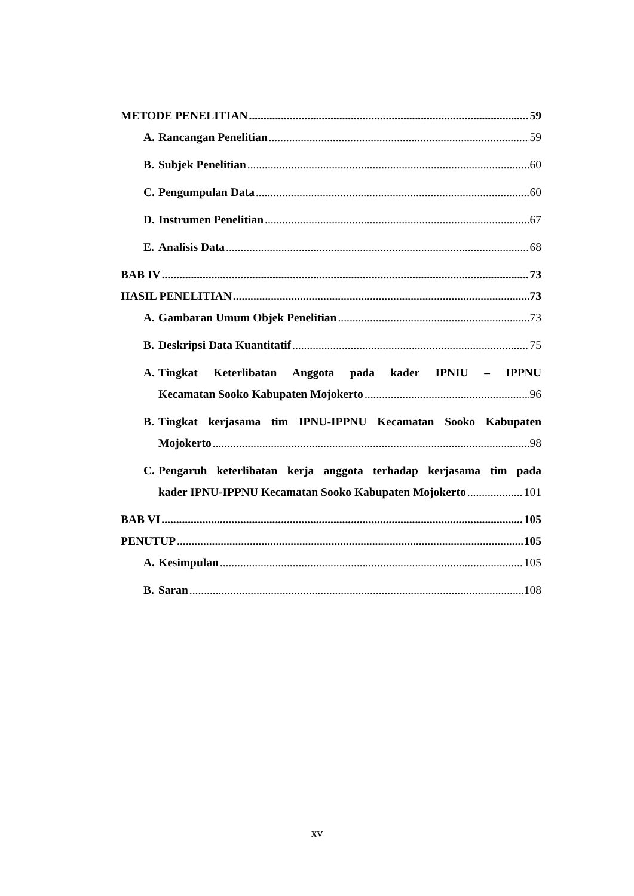METODE PENELITIAN 59
A. Rancangan Penelitian 59
B. Subjek Penelitian 60
C. Pengumpulan Data 60
D. Instrumen Penelitian 67
E. Analisis Data 68
BAB IV 73
HASIL PENELITIAN 73
A. Gambaran Umum Objek Penelitian 73
B. Deskripsi Data Kuantitatif 75
A. Tingkat Keterlibatan Anggota pada kader IPNIU – IPPNU
Kecamatan Sooko Kabupaten Mojokerto 96
B. Tingkat kerjasama tim IPNU-IPPNU Kecamatan Sooko Kabupaten
Mojokerto 98
C. Pengaruh keterlibatan kerja anggota terhadap kerjasama tim pada
kader IPNU-IPPNU Kecamatan Sooko Kabupaten Mojokerto 101
BAB VI 105
PENUTUP 105
A. Kesimpulan 105
B. Saran 108
xv